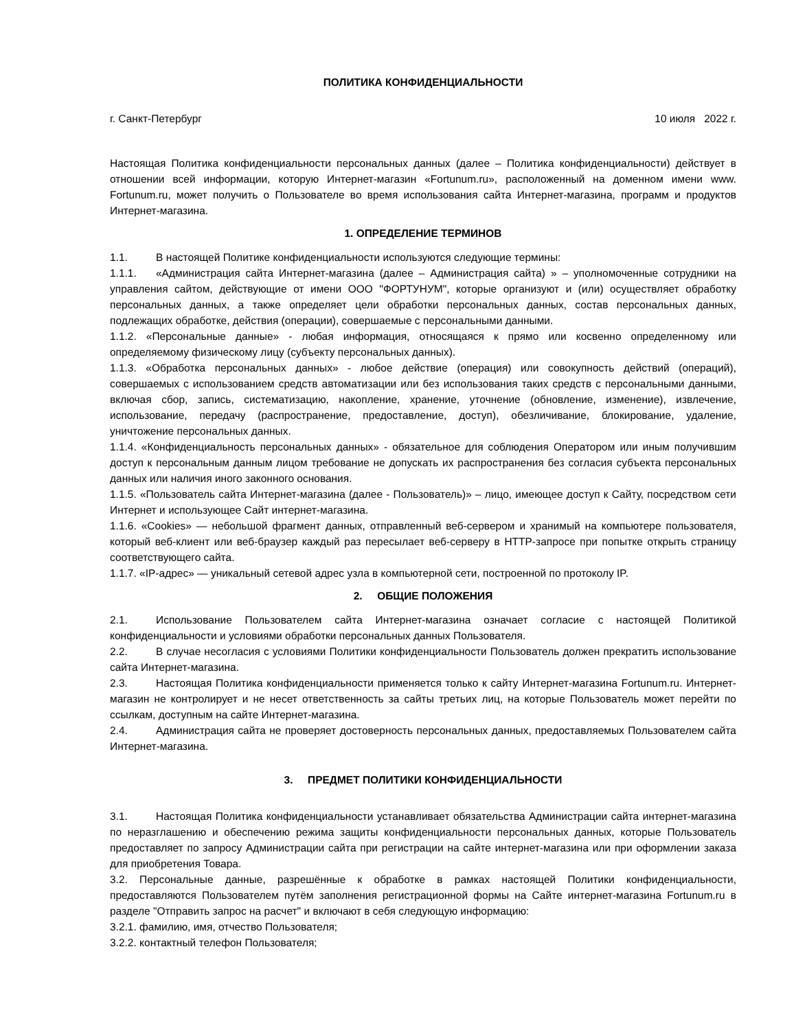ПОЛИТИКА КОНФИДЕНЦИАЛЬНОСТИ
г. Санкт-Петербург 10 июля 2022 г.
Настоящая Политика конфиденциальности персональных данных (далее – Политика конфиденциальности) действует в отношении всей информации, которую Интернет-магазин «Fortunum.ru», расположенный на доменном имени www. Fortunum.ru, может получить о Пользователе во время использования сайта Интернет-магазина, программ и продуктов Интернет-магазина.
1. ОПРЕДЕЛЕНИЕ ТЕРМИНОВ
1.1. В настоящей Политике конфиденциальности используются следующие термины:
1.1.1. «Администрация сайта Интернет-магазина (далее – Администрация сайта) » – уполномоченные сотрудники на управления сайтом, действующие от имени ООО "ФОРТУНУМ", которые организуют и (или) осуществляет обработку персональных данных, а также определяет цели обработки персональных данных, состав персональных данных, подлежащих обработке, действия (операции), совершаемые с персональными данными.
1.1.2. «Персональные данные» - любая информация, относящаяся к прямо или косвенно определенному или определяемому физическому лицу (субъекту персональных данных).
1.1.3. «Обработка персональных данных» - любое действие (операция) или совокупность действий (операций), совершаемых с использованием средств автоматизации или без использования таких средств с персональными данными, включая сбор, запись, систематизацию, накопление, хранение, уточнение (обновление, изменение), извлечение, использование, передачу (распространение, предоставление, доступ), обезличивание, блокирование, удаление, уничтожение персональных данных.
1.1.4. «Конфиденциальность персональных данных» - обязательное для соблюдения Оператором или иным получившим доступ к персональным данным лицом требование не допускать их распространения без согласия субъекта персональных данных или наличия иного законного основания.
1.1.5. «Пользователь сайта Интернет-магазина (далее - Пользователь)» – лицо, имеющее доступ к Сайту, посредством сети Интернет и использующее Сайт интернет-магазина.
1.1.6. «Cookies» — небольшой фрагмент данных, отправленный веб-сервером и хранимый на компьютере пользователя, который веб-клиент или веб-браузер каждый раз пересылает веб-серверу в HTTP-запросе при попытке открыть страницу соответствующего сайта.
1.1.7. «IP-адрес» — уникальный сетевой адрес узла в компьютерной сети, построенной по протоколу IP.
2. ОБЩИЕ ПОЛОЖЕНИЯ
2.1. Использование Пользователем сайта Интернет-магазина означает согласие с настоящей Политикой конфиденциальности и условиями обработки персональных данных Пользователя.
2.2. В случае несогласия с условиями Политики конфиденциальности Пользователь должен прекратить использование сайта Интернет-магазина.
2.3. Настоящая Политика конфиденциальности применяется только к сайту Интернет-магазина Fortunum.ru. Интернет-магазин не контролирует и не несет ответственность за сайты третьих лиц, на которые Пользователь может перейти по ссылкам, доступным на сайте Интернет-магазина.
2.4. Администрация сайта не проверяет достоверность персональных данных, предоставляемых Пользователем сайта Интернет-магазина.
3. ПРЕДМЕТ ПОЛИТИКИ КОНФИДЕНЦИАЛЬНОСТИ
3.1. Настоящая Политика конфиденциальности устанавливает обязательства Администрации сайта интернет-магазина по неразглашению и обеспечению режима защиты конфиденциальности персональных данных, которые Пользователь предоставляет по запросу Администрации сайта при регистрации на сайте интернет-магазина или при оформлении заказа для приобретения Товара.
3.2. Персональные данные, разрешённые к обработке в рамках настоящей Политики конфиденциальности, предоставляются Пользователем путём заполнения регистрационной формы на Сайте интернет-магазина Fortunum.ru в разделе "Отправить запрос на расчет" и включают в себя следующую информацию:
3.2.1. фамилию, имя, отчество Пользователя;
3.2.2. контактный телефон Пользователя;